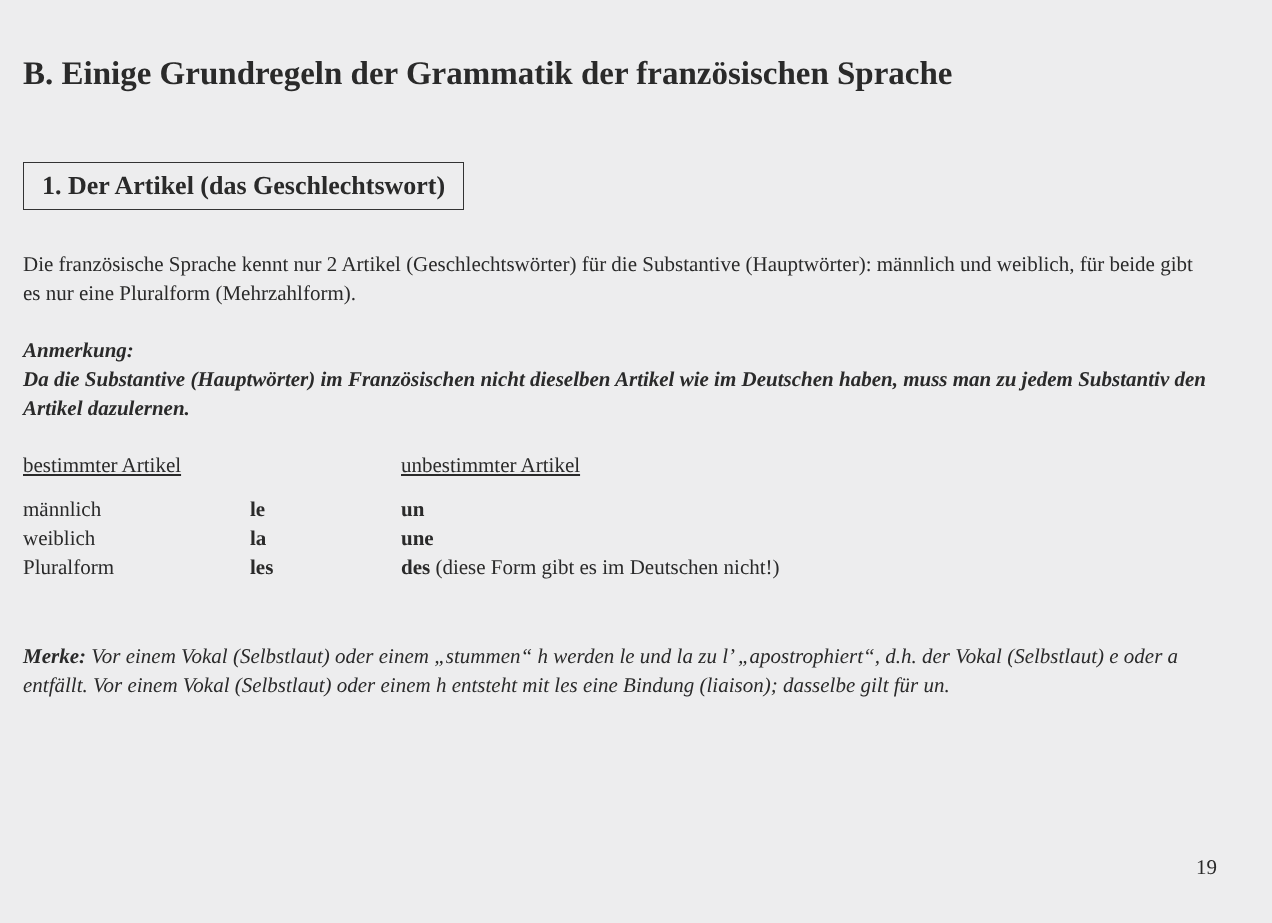B. Einige Grundregeln der Grammatik der französischen Sprache
1. Der Artikel (das Geschlechtswort)
Die französische Sprache kennt nur 2 Artikel (Geschlechtswörter) für die Substantive (Hauptwörter): männlich und weiblich, für beide gibt es nur eine Pluralform (Mehrzahlform).
Anmerkung:
Da die Substantive (Hauptwörter) im Französischen nicht dieselben Artikel wie im Deutschen haben, muss man zu jedem Substantiv den Artikel dazulernen.
| bestimmter Artikel | | unbestimmter Artikel |
| männlich | le | un |
| weiblich | la | une |
| Pluralform | les | des (diese Form gibt es im Deutschen nicht!) |
Merke: Vor einem Vokal (Selbstlaut) oder einem „stummen“ h werden le und la zu l’ „apostrophiert“, d.h. der Vokal (Selbstlaut) e oder a entfällt. Vor einem Vokal (Selbstlaut) oder einem h entsteht mit les eine Bindung (liaison); dasselbe gilt für un.
19